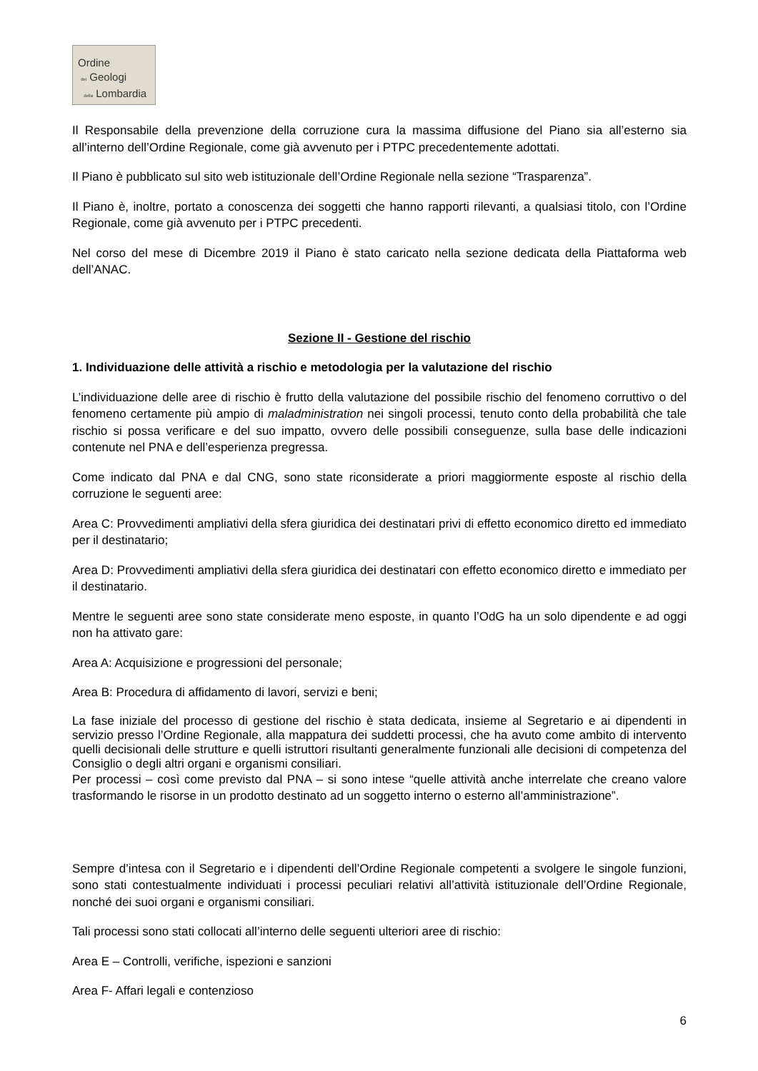Ordine
dei Geologi
della Lombardia
Il Responsabile della prevenzione della corruzione cura la massima diffusione del Piano sia all’esterno sia all’interno dell’Ordine Regionale, come già avvenuto per i PTPC precedentemente adottati.
Il Piano è pubblicato sul sito web istituzionale dell’Ordine Regionale nella sezione “Trasparenza”.
Il Piano è, inoltre, portato a conoscenza dei soggetti che hanno rapporti rilevanti, a qualsiasi titolo, con l’Ordine Regionale, come già avvenuto per i PTPC precedenti.
Nel corso del mese di Dicembre 2019 il Piano è stato caricato nella sezione dedicata della Piattaforma web dell’ANAC.
Sezione II - Gestione del rischio
1. Individuazione delle attività a rischio e metodologia per la valutazione del rischio
L’individuazione delle aree di rischio è frutto della valutazione del possibile rischio del fenomeno corruttivo o del fenomeno certamente più ampio di maladministration nei singoli processi, tenuto conto della probabilità che tale rischio si possa verificare e del suo impatto, ovvero delle possibili conseguenze, sulla base delle indicazioni contenute nel PNA e dell’esperienza pregressa.
Come indicato dal PNA e dal CNG, sono state riconsiderate a priori maggiormente esposte al rischio della corruzione le seguenti aree:
Area C: Provvedimenti ampliativi della sfera giuridica dei destinatari privi di effetto economico diretto ed immediato per il destinatario;
Area D: Provvedimenti ampliativi della sfera giuridica dei destinatari con effetto economico diretto e immediato per il destinatario.
Mentre le seguenti aree sono state considerate meno esposte, in quanto l’OdG ha un solo dipendente e ad oggi non ha attivato gare:
Area A: Acquisizione e progressioni del personale;
Area B: Procedura di affidamento di lavori, servizi e beni;
La fase iniziale del processo di gestione del rischio è stata dedicata, insieme al Segretario e ai dipendenti in servizio presso l’Ordine Regionale, alla mappatura dei suddetti processi, che ha avuto come ambito di intervento quelli decisionali delle strutture e quelli istruttori risultanti generalmente funzionali alle decisioni di competenza del Consiglio o degli altri organi e organismi consiliari.
Per processi – così come previsto dal PNA – si sono intese “quelle attività anche interrelate che creano valore trasformando le risorse in un prodotto destinato ad un soggetto interno o esterno all’amministrazione”.
Sempre d’intesa con il Segretario e i dipendenti dell’Ordine Regionale competenti a svolgere le singole funzioni, sono stati contestualmente individuati i processi peculiari relativi all’attività istituzionale dell’Ordine Regionale, nonché dei suoi organi e organismi consiliari.
Tali processi sono stati collocati all’interno delle seguenti ulteriori aree di rischio:
Area E – Controlli, verifiche, ispezioni e sanzioni
Area F- Affari legali e contenzioso
6